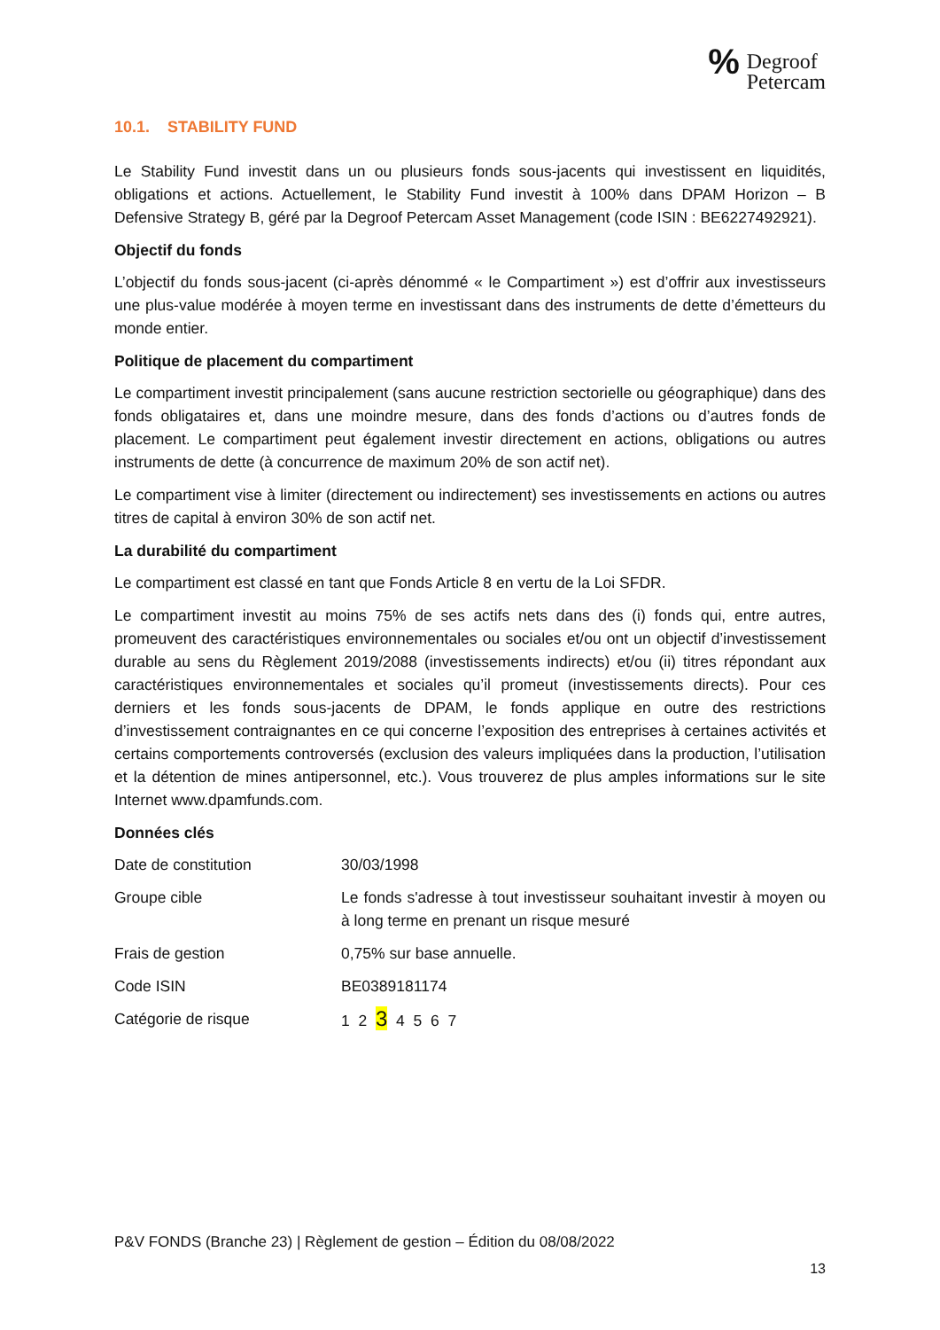% Degroof
Petercam
10.1. STABILITY FUND
Le Stability Fund investit dans un ou plusieurs fonds sous-jacents qui investissent en liquidités, obligations et actions. Actuellement, le Stability Fund investit à 100% dans DPAM Horizon – B Defensive Strategy B, géré par la Degroof Petercam Asset Management (code ISIN : BE6227492921).
Objectif du fonds
L’objectif du fonds sous-jacent (ci-après dénommé « le Compartiment ») est d’offrir aux investisseurs une plus-value modérée à moyen terme en investissant dans des instruments de dette d’émetteurs du monde entier.
Politique de placement du compartiment
Le compartiment investit principalement (sans aucune restriction sectorielle ou géographique) dans des fonds obligataires et, dans une moindre mesure, dans des fonds d’actions ou d’autres fonds de placement. Le compartiment peut également investir directement en actions, obligations ou autres instruments de dette (à concurrence de maximum 20% de son actif net).
Le compartiment vise à limiter (directement ou indirectement) ses investissements en actions ou autres titres de capital à environ 30% de son actif net.
La durabilité du compartiment
Le compartiment est classé en tant que Fonds Article 8 en vertu de la Loi SFDR.
Le compartiment investit au moins 75% de ses actifs nets dans des (i) fonds qui, entre autres, promeuvent des caractéristiques environnementales ou sociales et/ou ont un objectif d’investissement durable au sens du Règlement 2019/2088 (investissements indirects) et/ou (ii) titres répondant aux caractéristiques environnementales et sociales qu’il promeut (investissements directs). Pour ces derniers et les fonds sous-jacents de DPAM, le fonds applique en outre des restrictions d’investissement contraignantes en ce qui concerne l’exposition des entreprises à certaines activités et certains comportements controversés (exclusion des valeurs impliquées dans la production, l’utilisation et la détention de mines antipersonnel, etc.). Vous trouverez de plus amples informations sur le site Internet www.dpamfunds.com.
Données clés
| Date de constitution | 30/03/1998 |
| Groupe cible | Le fonds s'adresse à tout investisseur souhaitant investir à moyen ou à long terme en prenant un risque mesuré |
| Frais de gestion | 0,75% sur base annuelle. |
| Code ISIN | BE0389181174 |
| Catégorie de risque | 1 2 3 4 5 6 7 |
P&V FONDS (Branche 23) | Règlement de gestion – Édition du 08/08/2022
13